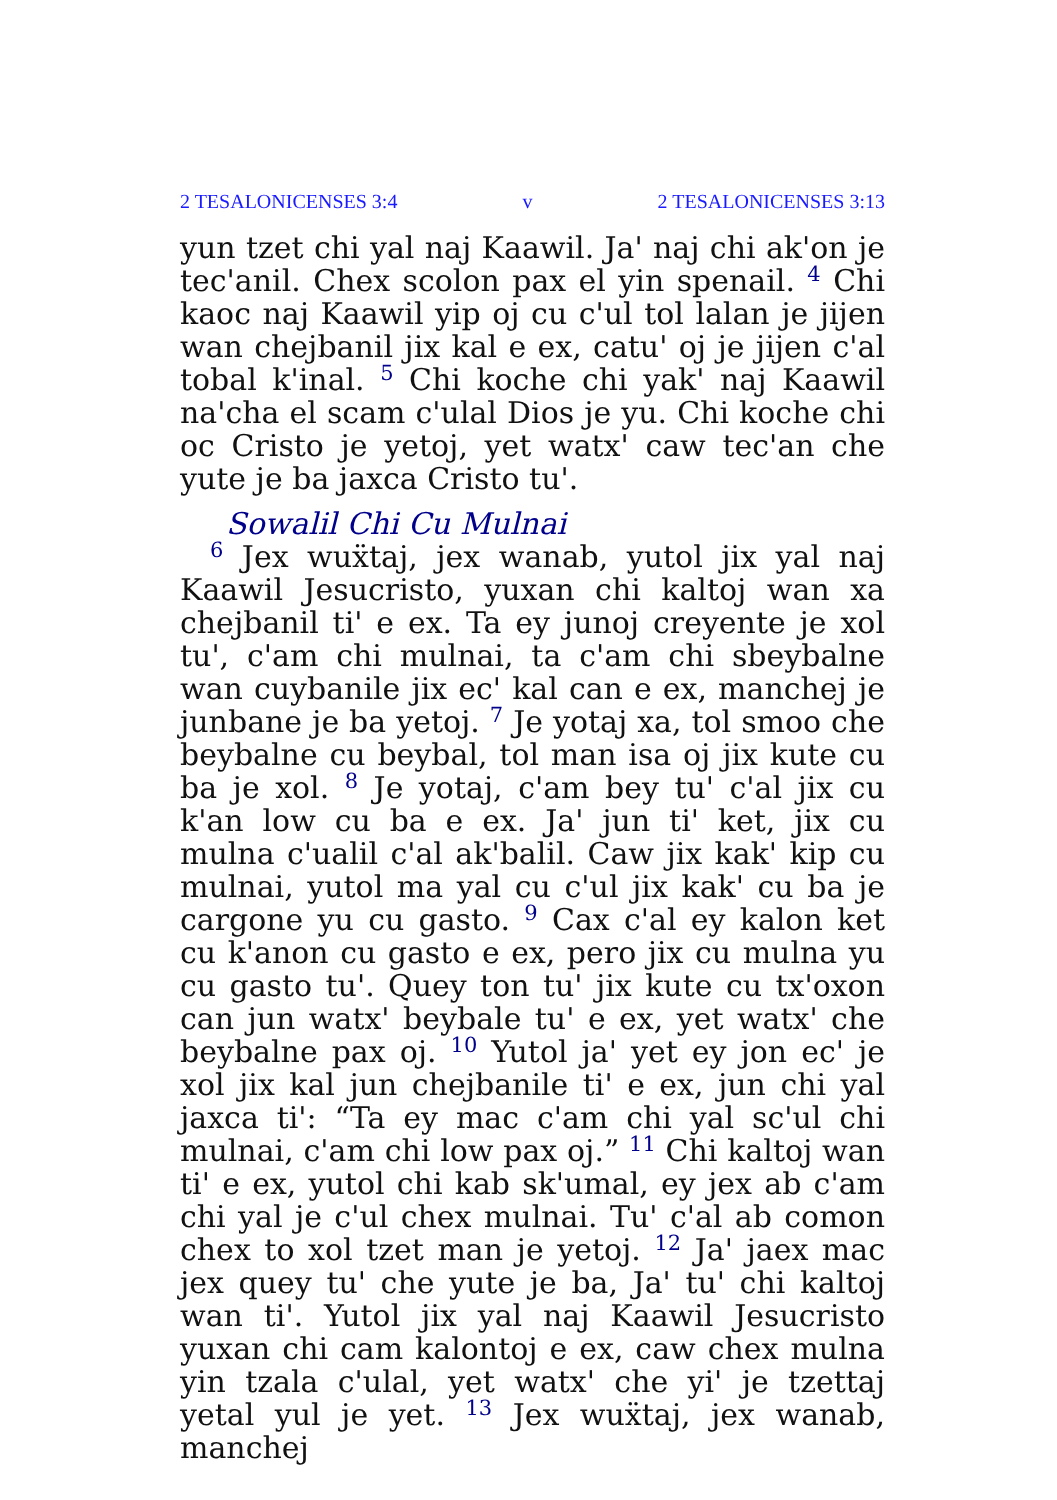2 TESALONICENSES 3:4 v 2 TESALONICENSES 3:13
yun tzet chi yal naj Kaawil. Ja' naj chi ak'on je tec'anil. Chex scolon pax el yin spenail. <sup>4</sup> Chi kaoc naj Kaawil yip oj cu c'ul tol lalan je jijen wan chejbanil jix kal e ex, catu' oj je jijen c'al tobal k'inal. <sup>5</sup> Chi koche chi yak' naj Kaawil na'cha el scam c'ulal Dios je yu. Chi koche chi oc Cristo je yetoj, yet watx' caw tec'an che yute je ba jaxca Cristo tu'.
Sowalil Chi Cu Mulnai
<sup>6</sup> Jex wuẍtaj, jex wanab, yutol jix yal naj Kaawil Jesucristo, yuxan chi kaltoj wan xa chejbanil ti' e ex. Ta ey junoj creyente je xol tu', c'am chi mulnai, ta c'am chi sbeybalne wan cuybanile jix ec' kal can e ex, manchej je junbane je ba yetoj. <sup>7</sup> Je yotaj xa, tol smoo che beybalne cu beybal, tol man isa oj jix kute cu ba je xol. <sup>8</sup> Je yotaj, c'am bey tu' c'al jix cu k'an low cu ba e ex. Ja' jun ti' ket, jix cu mulna c'ualil c'al ak'balil. Caw jix kak' kip cu mulnai, yutol ma yal cu c'ul jix kak' cu ba je cargone yu cu gasto. <sup>9</sup> Cax c'al ey kalon ket cu k'anon cu gasto e ex, pero jix cu mulna yu cu gasto tu'. Quey ton tu' jix kute cu tx'oxon can jun watx' beybale tu' e ex, yet watx' che beybalne pax oj. <sup>10</sup> Yutol ja' yet ey jon ec' je xol jix kal jun chejbanile ti' e ex, jun chi yal jaxca ti': “Ta ey mac c'am chi yal sc'ul chi mulnai, c'am chi low pax oj.” <sup>11</sup> Chi kaltoj wan ti' e ex, yutol chi kab sk'umal, ey jex ab c'am chi yal je c'ul chex mulnai. Tu' c'al ab comon chex to xol tzet man je yetoj. <sup>12</sup> Ja' jaex mac jex quey tu' che yute je ba, Ja' tu' chi kaltoj wan ti'. Yutol jix yal naj Kaawil Jesucristo yuxan chi cam kalontoj e ex, caw chex mulna yin tzala c'ulal, yet watx' che yi' je tzettaj yetal yul je yet. <sup>13</sup> Jex wuẍtaj, jex wanab, manchej